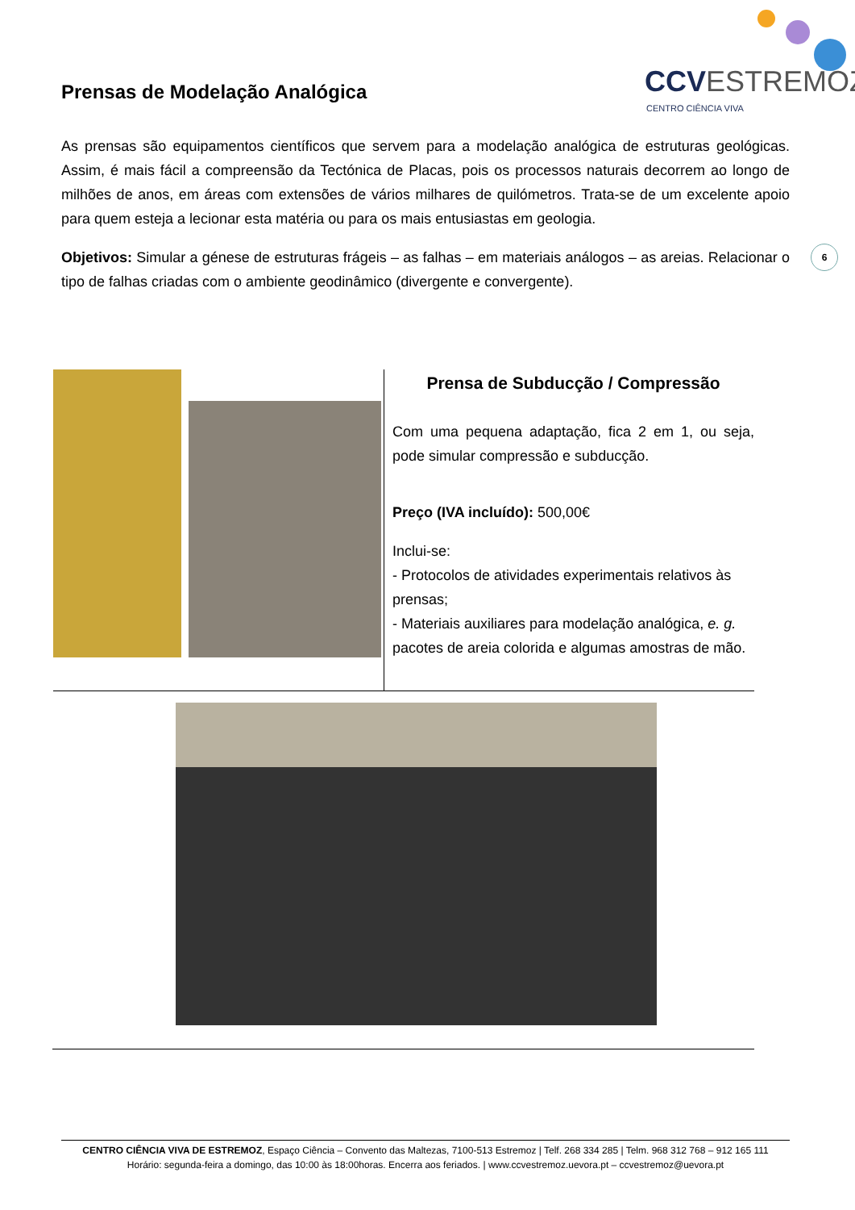CCVESTREMOZ
CENTRO CIÊNCIA VIVA
Prensas de Modelação Analógica
As prensas são equipamentos científicos que servem para a modelação analógica de estruturas geológicas. Assim, é mais fácil a compreensão da Tectónica de Placas, pois os processos naturais decorrem ao longo de milhões de anos, em áreas com extensões de vários milhares de quilómetros. Trata-se de um excelente apoio para quem esteja a lecionar esta matéria ou para os mais entusiastas em geologia.
Objetivos: Simular a génese de estruturas frágeis – as falhas – em materiais análogos – as areias. Relacionar o tipo de falhas criadas com o ambiente geodinâmico (divergente e convergente).
6
| | Prensa de Subducção / Compressão Com uma pequena adaptação, fica 2 em 1, ou seja, pode simular compressão e subducção. Preço (IVA incluído): 500,00€ Inclui-se: - Protocolos de atividades experimentais relativos às prensas; - Materiais auxiliares para modelação analógica, e. g. pacotes de areia colorida e algumas amostras de mão. |
CENTRO CIÊNCIA VIVA DE ESTREMOZ, Espaço Ciência – Convento das Maltezas, 7100-513 Estremoz | Telf. 268 334 285 | Telm. 968 312 768 – 912 165 111
Horário: segunda-feira a domingo, das 10:00 às 18:00horas. Encerra aos feriados. | www.ccvestremoz.uevora.pt – ccvestremoz@uevora.pt